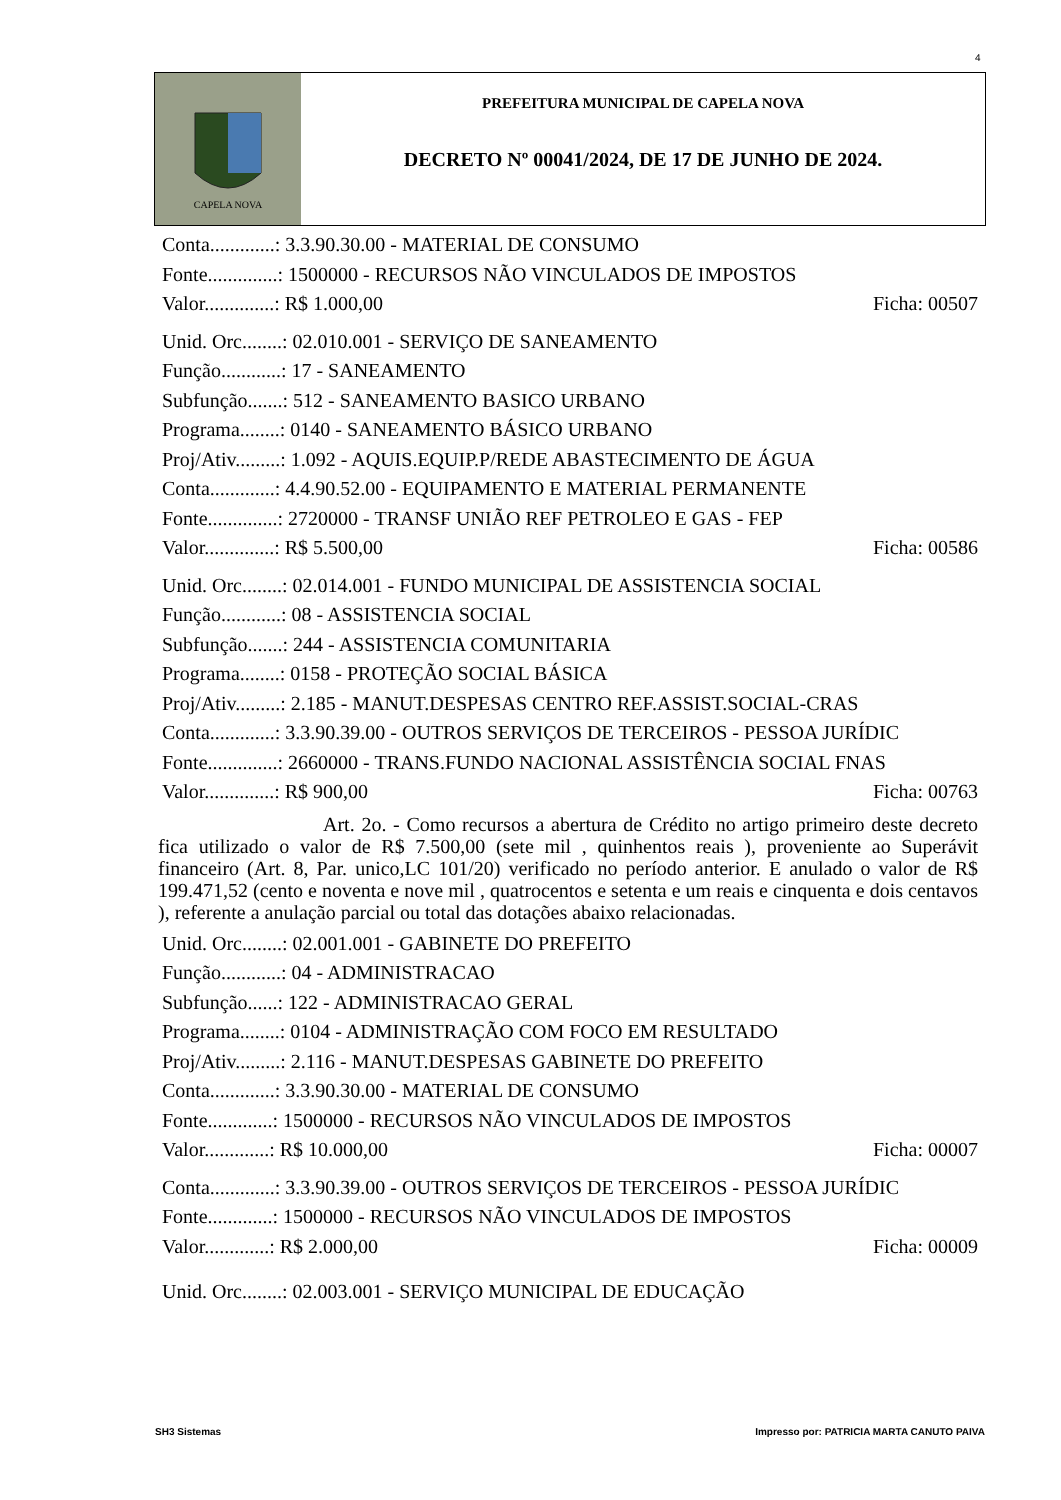4
CAPELA NOVA
PREFEITURA MUNICIPAL DE CAPELA NOVA
DECRETO Nº 00041/2024, DE 17 DE JUNHO DE 2024.
Conta.............: 3.3.90.30.00 - MATERIAL DE CONSUMO
Fonte..............: 1500000 - RECURSOS NÃO VINCULADOS DE IMPOSTOS
Valor..............: R$ 1.000,00 Ficha: 00507
Unid. Orc........: 02.010.001 - SERVIÇO DE SANEAMENTO
Função............: 17 - SANEAMENTO
Subfunção.......: 512 - SANEAMENTO BASICO URBANO
Programa........: 0140 - SANEAMENTO BÁSICO URBANO
Proj/Ativ.........: 1.092 - AQUIS.EQUIP.P/REDE ABASTECIMENTO DE ÁGUA
Conta.............: 4.4.90.52.00 - EQUIPAMENTO E MATERIAL PERMANENTE
Fonte..............: 2720000 - TRANSF UNIÃO REF PETROLEO E GAS - FEP
Valor..............: R$ 5.500,00 Ficha: 00586
Unid. Orc........: 02.014.001 - FUNDO MUNICIPAL DE ASSISTENCIA SOCIAL
Função............: 08 - ASSISTENCIA SOCIAL
Subfunção.......: 244 - ASSISTENCIA COMUNITARIA
Programa........: 0158 - PROTEÇÃO SOCIAL BÁSICA
Proj/Ativ.........: 2.185 - MANUT.DESPESAS CENTRO REF.ASSIST.SOCIAL-CRAS
Conta.............: 3.3.90.39.00 - OUTROS SERVIÇOS DE TERCEIROS - PESSOA JURÍDIC
Fonte..............: 2660000 - TRANS.FUNDO NACIONAL ASSISTÊNCIA SOCIAL FNAS
Valor..............: R$ 900,00 Ficha: 00763
Art. 2o. - Como recursos a abertura de Crédito no artigo primeiro deste decreto fica utilizado o valor de R$ 7.500,00 (sete mil , quinhentos reais ), proveniente ao Superávit financeiro (Art. 8, Par. unico,LC 101/20) verificado no período anterior. E anulado o valor de R$ 199.471,52 (cento e noventa e nove mil , quatrocentos e setenta e um reais e cinquenta e dois centavos ), referente a anulação parcial ou total das dotações abaixo relacionadas.
Unid. Orc........: 02.001.001 - GABINETE DO PREFEITO
Função............: 04 - ADMINISTRACAO
Subfunção......: 122 - ADMINISTRACAO GERAL
Programa........: 0104 - ADMINISTRAÇÃO COM FOCO EM RESULTADO
Proj/Ativ.........: 2.116 - MANUT.DESPESAS GABINETE DO PREFEITO
Conta.............: 3.3.90.30.00 - MATERIAL DE CONSUMO
Fonte.............: 1500000 - RECURSOS NÃO VINCULADOS DE IMPOSTOS
Valor.............: R$ 10.000,00 Ficha: 00007
Conta.............: 3.3.90.39.00 - OUTROS SERVIÇOS DE TERCEIROS - PESSOA JURÍDIC
Fonte.............: 1500000 - RECURSOS NÃO VINCULADOS DE IMPOSTOS
Valor.............: R$ 2.000,00 Ficha: 00009
Unid. Orc........: 02.003.001 - SERVIÇO MUNICIPAL DE EDUCAÇÃO
SH3 Sistemas Impresso por: PATRICIA MARTA CANUTO PAIVA